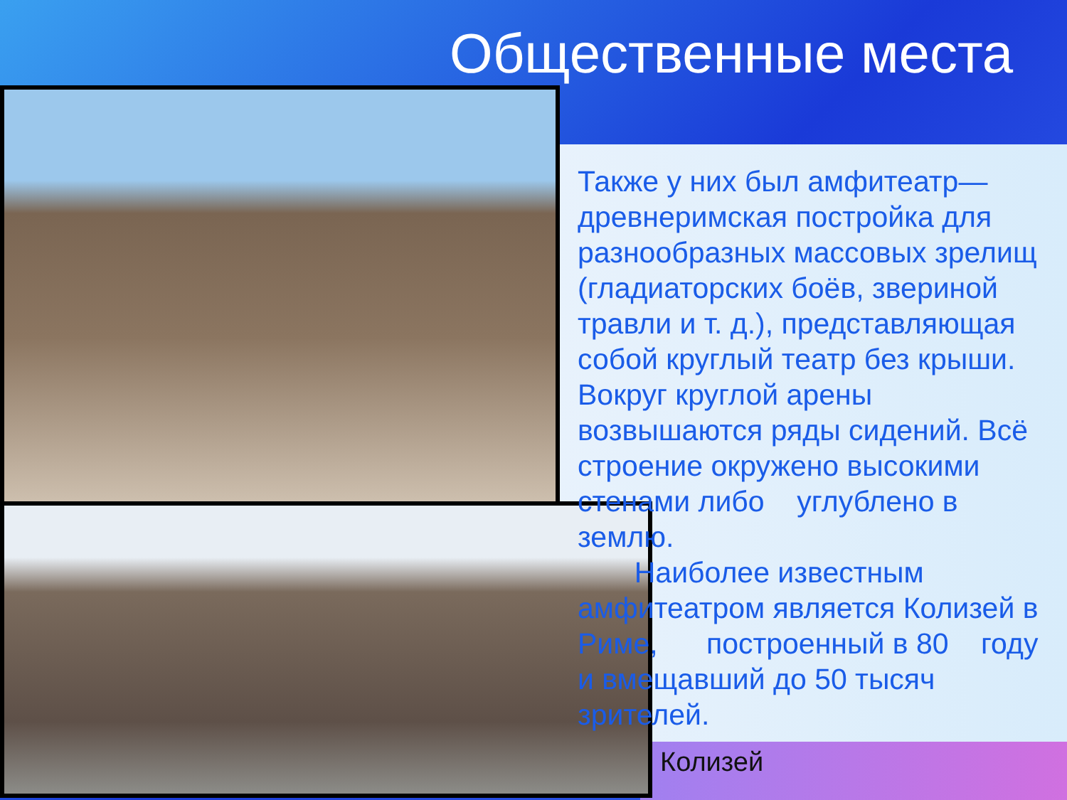Общественные места
Также у них был амфитеатр—древнеримская постройка для разнообразных массовых зрелищ (гладиаторских боёв, звериной травли и т. д.), представляющая собой круглый театр без крыши. Вокруг круглой арены возвышаются ряды сидений. Всё строение окружено высокими стенами либо углублено в землю.
Наиболее известным амфитеатром является Колизей в Риме, построенный в 80 году и вмещавший до 50 тысяч зрителей.
Колизей